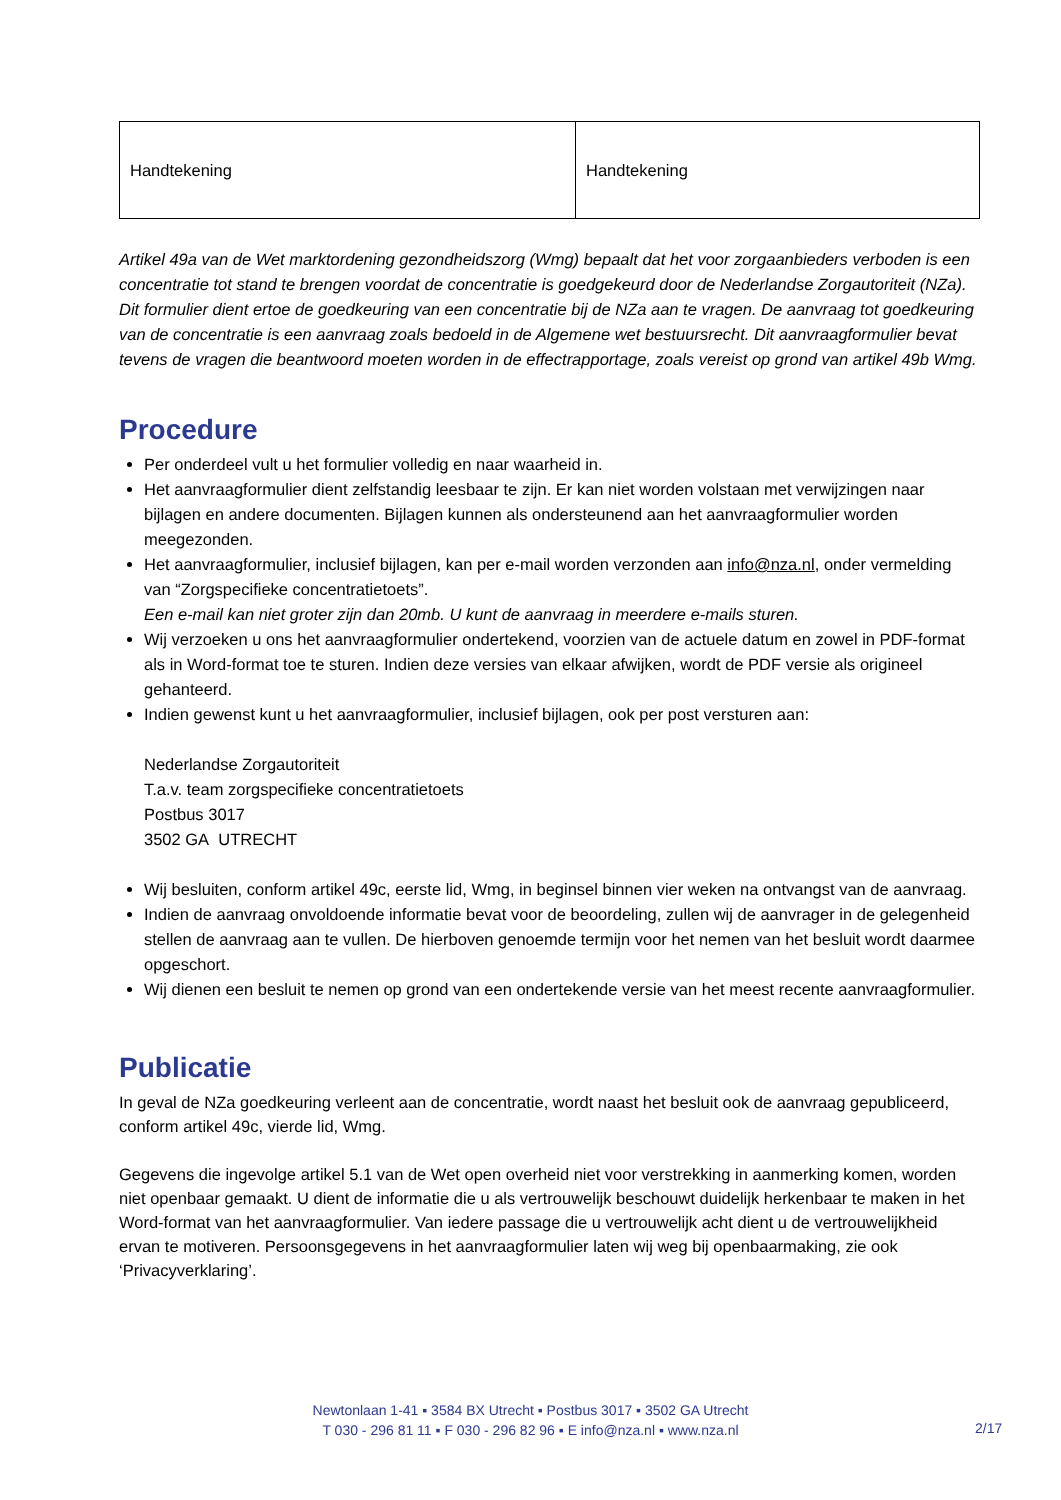| Handtekening | Handtekening |
Artikel 49a van de Wet marktordening gezondheidszorg (Wmg) bepaalt dat het voor zorgaanbieders verboden is een concentratie tot stand te brengen voordat de concentratie is goedgekeurd door de Nederlandse Zorgautoriteit (NZa). Dit formulier dient ertoe de goedkeuring van een concentratie bij de NZa aan te vragen. De aanvraag tot goedkeuring van de concentratie is een aanvraag zoals bedoeld in de Algemene wet bestuursrecht. Dit aanvraagformulier bevat tevens de vragen die beantwoord moeten worden in de effectrapportage, zoals vereist op grond van artikel 49b Wmg.
Procedure
Per onderdeel vult u het formulier volledig en naar waarheid in.
Het aanvraagformulier dient zelfstandig leesbaar te zijn. Er kan niet worden volstaan met verwijzingen naar bijlagen en andere documenten. Bijlagen kunnen als ondersteunend aan het aanvraagformulier worden meegezonden.
Het aanvraagformulier, inclusief bijlagen, kan per e-mail worden verzonden aan info@nza.nl, onder vermelding van “Zorgspecifieke concentratietoets”.
Een e-mail kan niet groter zijn dan 20mb. U kunt de aanvraag in meerdere e-mails sturen.
Wij verzoeken u ons het aanvraagformulier ondertekend, voorzien van de actuele datum en zowel in PDF-format als in Word-format toe te sturen. Indien deze versies van elkaar afwijken, wordt de PDF versie als origineel gehanteerd.
Indien gewenst kunt u het aanvraagformulier, inclusief bijlagen, ook per post versturen aan:
Nederlandse Zorgautoriteit
T.a.v. team zorgspecifieke concentratietoets
Postbus 3017
3502 GA UTRECHT
Wij besluiten, conform artikel 49c, eerste lid, Wmg, in beginsel binnen vier weken na ontvangst van de aanvraag.
Indien de aanvraag onvoldoende informatie bevat voor de beoordeling, zullen wij de aanvrager in de gelegenheid stellen de aanvraag aan te vullen. De hierboven genoemde termijn voor het nemen van het besluit wordt daarmee opgeschort.
Wij dienen een besluit te nemen op grond van een ondertekende versie van het meest recente aanvraagformulier.
Publicatie
In geval de NZa goedkeuring verleent aan de concentratie, wordt naast het besluit ook de aanvraag gepubliceerd, conform artikel 49c, vierde lid, Wmg.
Gegevens die ingevolge artikel 5.1 van de Wet open overheid niet voor verstrekking in aanmerking komen, worden niet openbaar gemaakt. U dient de informatie die u als vertrouwelijk beschouwt duidelijk herkenbaar te maken in het Word-format van het aanvraagformulier. Van iedere passage die u vertrouwelijk acht dient u de vertrouwelijkheid ervan te motiveren. Persoonsgegevens in het aanvraagformulier laten wij weg bij openbaarmaking, zie ook ‘Privacyverklaring’.
Newtonlaan 1-41 ▪ 3584 BX Utrecht ▪ Postbus 3017 ▪ 3502 GA Utrecht
T 030 - 296 81 11 ▪ F 030 - 296 82 96 ▪ E info@nza.nl ▪ www.nza.nl
2/17